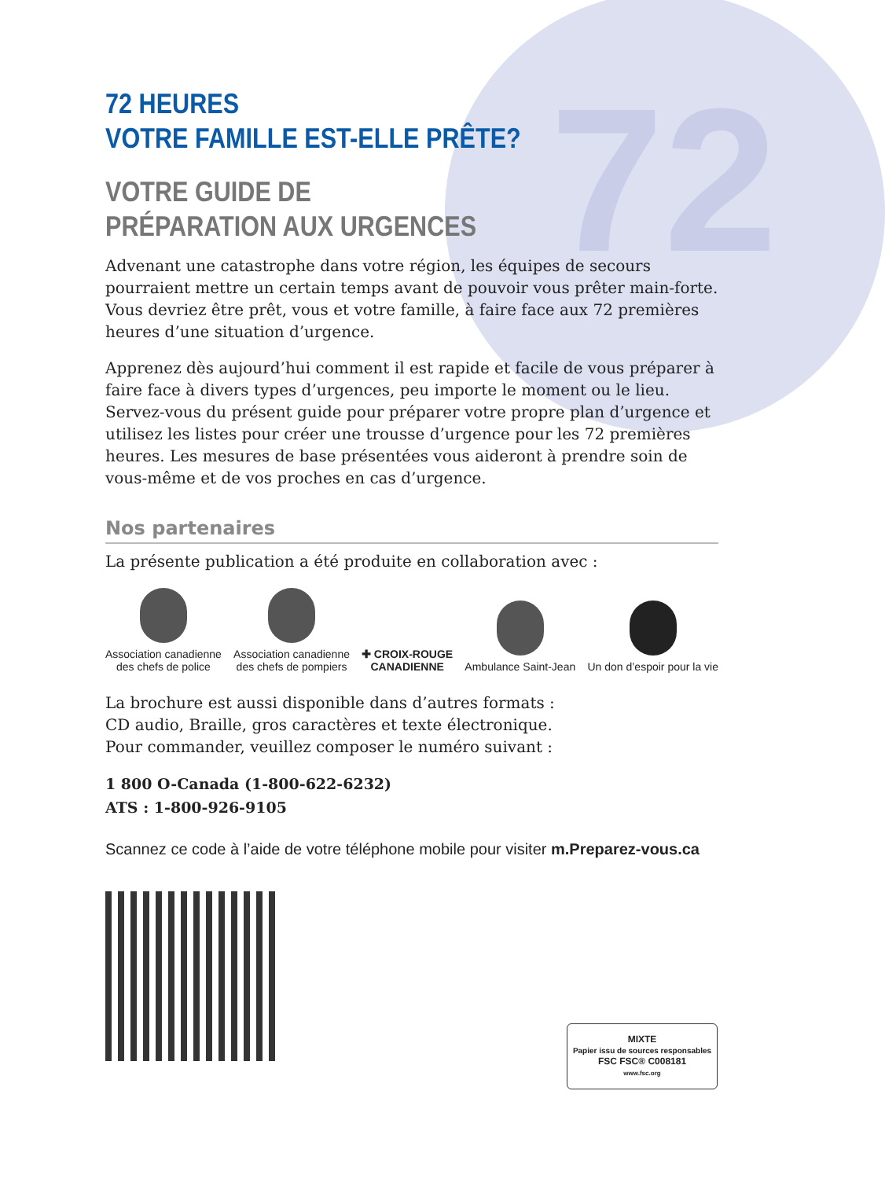72
72 HEURES
VOTRE FAMILLE EST-ELLE PRÊTE?
VOTRE GUIDE DE
PRÉPARATION AUX URGENCES
Advenant une catastrophe dans votre région, les équipes de secours pourraient mettre un certain temps avant de pouvoir vous prêter main-forte. Vous devriez être prêt, vous et votre famille, à faire face aux 72 premières heures d’une situation d’urgence.
Apprenez dès aujourd’hui comment il est rapide et facile de vous préparer à faire face à divers types d’urgences, peu importe le moment ou le lieu. Servez-vous du présent guide pour préparer votre propre plan d’urgence et utilisez les listes pour créer une trousse d’urgence pour les 72 premières heures. Les mesures de base présentées vous aideront à prendre soin de vous-même et de vos proches en cas d’urgence.
Nos partenaires
La présente publication a été produite en collaboration avec :
Association canadienne
des chefs de police
Association canadienne
des chefs de pompiers
✚ CROIX-ROUGE
CANADIENNE
Ambulance Saint-Jean
Un don d’espoir pour la vie
La brochure est aussi disponible dans d’autres formats :
CD audio, Braille, gros caractères et texte électronique.
Pour commander, veuillez composer le numéro suivant :
1 800 O-Canada (1-800-622-6232)
ATS : 1-800-926-9105
Scannez ce code à l’aide de votre téléphone mobile pour visiter m.Preparez-vous.ca
MIXTE
Papier issu de sources responsables
FSC FSC® C008181
www.fsc.org